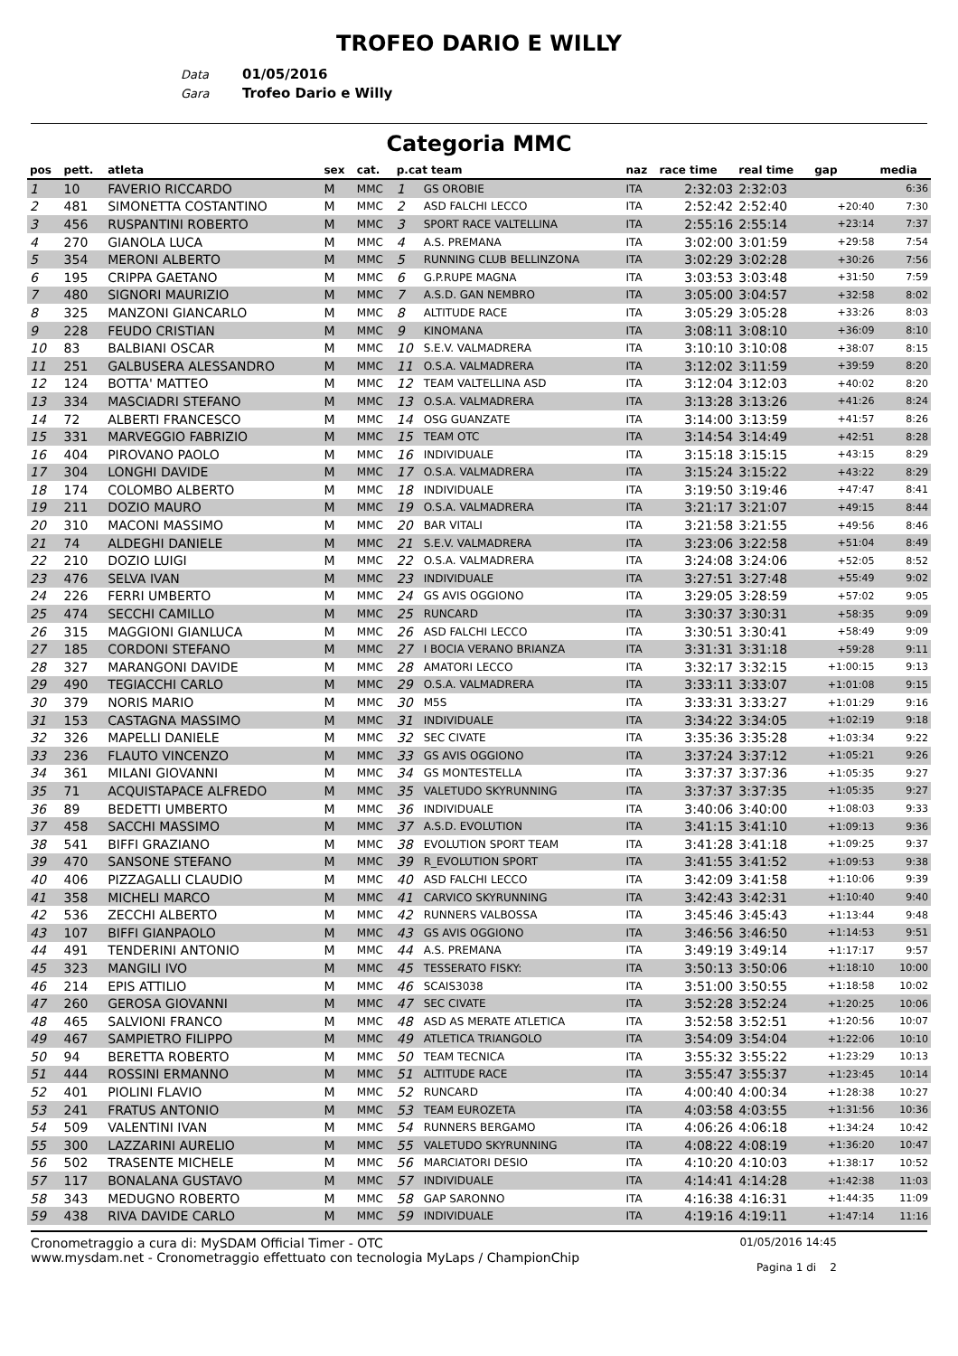TROFEO DARIO E WILLY
Data 01/05/2016
Gara Trofeo Dario e Willy
Categoria MMC
| pos | pett. | atleta | sex | cat. | p.cat team | | naz | race time | real time | gap | media |
| --- | --- | --- | --- | --- | --- | --- | --- | --- | --- | --- | --- |
| 1 | 10 | FAVERIO RICCARDO | M | MMC | 1 | GS OROBIE | ITA | 2:32:03 | 2:32:03 | | 6:36 |
| 2 | 481 | SIMONETTA COSTANTINO | M | MMC | 2 | ASD FALCHI LECCO | ITA | 2:52:42 | 2:52:40 | +20:40 | 7:30 |
| 3 | 456 | RUSPANTINI ROBERTO | M | MMC | 3 | SPORT RACE VALTELLINA | ITA | 2:55:16 | 2:55:14 | +23:14 | 7:37 |
| 4 | 270 | GIANOLA LUCA | M | MMC | 4 | A.S. PREMANA | ITA | 3:02:00 | 3:01:59 | +29:58 | 7:54 |
| 5 | 354 | MERONI ALBERTO | M | MMC | 5 | RUNNING CLUB BELLINZONA | ITA | 3:02:29 | 3:02:28 | +30:26 | 7:56 |
| 6 | 195 | CRIPPA GAETANO | M | MMC | 6 | G.P.RUPE MAGNA | ITA | 3:03:53 | 3:03:48 | +31:50 | 7:59 |
| 7 | 480 | SIGNORI MAURIZIO | M | MMC | 7 | A.S.D. GAN NEMBRO | ITA | 3:05:00 | 3:04:57 | +32:58 | 8:02 |
| 8 | 325 | MANZONI GIANCARLO | M | MMC | 8 | ALTITUDE RACE | ITA | 3:05:29 | 3:05:28 | +33:26 | 8:03 |
| 9 | 228 | FEUDO CRISTIAN | M | MMC | 9 | KINOMANA | ITA | 3:08:11 | 3:08:10 | +36:09 | 8:10 |
| 10 | 83 | BALBIANI OSCAR | M | MMC | 10 | S.E.V. VALMADRERA | ITA | 3:10:10 | 3:10:08 | +38:07 | 8:15 |
| 11 | 251 | GALBUSERA ALESSANDRO | M | MMC | 11 | O.S.A. VALMADRERA | ITA | 3:12:02 | 3:11:59 | +39:59 | 8:20 |
| 12 | 124 | BOTTA' MATTEO | M | MMC | 12 | TEAM VALTELLINA ASD | ITA | 3:12:04 | 3:12:03 | +40:02 | 8:20 |
| 13 | 334 | MASCIADRI STEFANO | M | MMC | 13 | O.S.A. VALMADRERA | ITA | 3:13:28 | 3:13:26 | +41:26 | 8:24 |
| 14 | 72 | ALBERTI FRANCESCO | M | MMC | 14 | OSG GUANZATE | ITA | 3:14:00 | 3:13:59 | +41:57 | 8:26 |
| 15 | 331 | MARVEGGIO FABRIZIO | M | MMC | 15 | TEAM OTC | ITA | 3:14:54 | 3:14:49 | +42:51 | 8:28 |
| 16 | 404 | PIROVANO PAOLO | M | MMC | 16 | INDIVIDUALE | ITA | 3:15:18 | 3:15:15 | +43:15 | 8:29 |
| 17 | 304 | LONGHI DAVIDE | M | MMC | 17 | O.S.A. VALMADRERA | ITA | 3:15:24 | 3:15:22 | +43:22 | 8:29 |
| 18 | 174 | COLOMBO ALBERTO | M | MMC | 18 | INDIVIDUALE | ITA | 3:19:50 | 3:19:46 | +47:47 | 8:41 |
| 19 | 211 | DOZIO MAURO | M | MMC | 19 | O.S.A. VALMADRERA | ITA | 3:21:17 | 3:21:07 | +49:15 | 8:44 |
| 20 | 310 | MACONI MASSIMO | M | MMC | 20 | BAR VITALI | ITA | 3:21:58 | 3:21:55 | +49:56 | 8:46 |
| 21 | 74 | ALDEGHI DANIELE | M | MMC | 21 | S.E.V. VALMADRERA | ITA | 3:23:06 | 3:22:58 | +51:04 | 8:49 |
| 22 | 210 | DOZIO LUIGI | M | MMC | 22 | O.S.A. VALMADRERA | ITA | 3:24:08 | 3:24:06 | +52:05 | 8:52 |
| 23 | 476 | SELVA IVAN | M | MMC | 23 | INDIVIDUALE | ITA | 3:27:51 | 3:27:48 | +55:49 | 9:02 |
| 24 | 226 | FERRI UMBERTO | M | MMC | 24 | GS AVIS OGGIONO | ITA | 3:29:05 | 3:28:59 | +57:02 | 9:05 |
| 25 | 474 | SECCHI CAMILLO | M | MMC | 25 | RUNCARD | ITA | 3:30:37 | 3:30:31 | +58:35 | 9:09 |
| 26 | 315 | MAGGIONI GIANLUCA | M | MMC | 26 | ASD FALCHI LECCO | ITA | 3:30:51 | 3:30:41 | +58:49 | 9:09 |
| 27 | 185 | CORDONI STEFANO | M | MMC | 27 | I BOCIA VERANO BRIANZA | ITA | 3:31:31 | 3:31:18 | +59:28 | 9:11 |
| 28 | 327 | MARANGONI DAVIDE | M | MMC | 28 | AMATORI LECCO | ITA | 3:32:17 | 3:32:15 | +1:00:15 | 9:13 |
| 29 | 490 | TEGIACCHI CARLO | M | MMC | 29 | O.S.A. VALMADRERA | ITA | 3:33:11 | 3:33:07 | +1:01:08 | 9:15 |
| 30 | 379 | NORIS MARIO | M | MMC | 30 | M5S | ITA | 3:33:31 | 3:33:27 | +1:01:29 | 9:16 |
| 31 | 153 | CASTAGNA MASSIMO | M | MMC | 31 | INDIVIDUALE | ITA | 3:34:22 | 3:34:05 | +1:02:19 | 9:18 |
| 32 | 326 | MAPELLI DANIELE | M | MMC | 32 | SEC CIVATE | ITA | 3:35:36 | 3:35:28 | +1:03:34 | 9:22 |
| 33 | 236 | FLAUTO VINCENZO | M | MMC | 33 | GS AVIS OGGIONO | ITA | 3:37:24 | 3:37:12 | +1:05:21 | 9:26 |
| 34 | 361 | MILANI GIOVANNI | M | MMC | 34 | GS MONTESTELLA | ITA | 3:37:37 | 3:37:36 | +1:05:35 | 9:27 |
| 35 | 71 | ACQUISTAPACE ALFREDO | M | MMC | 35 | VALETUDO SKYRUNNING | ITA | 3:37:37 | 3:37:35 | +1:05:35 | 9:27 |
| 36 | 89 | BEDETTI UMBERTO | M | MMC | 36 | INDIVIDUALE | ITA | 3:40:06 | 3:40:00 | +1:08:03 | 9:33 |
| 37 | 458 | SACCHI MASSIMO | M | MMC | 37 | A.S.D. EVOLUTION | ITA | 3:41:15 | 3:41:10 | +1:09:13 | 9:36 |
| 38 | 541 | BIFFI GRAZIANO | M | MMC | 38 | EVOLUTION SPORT TEAM | ITA | 3:41:28 | 3:41:18 | +1:09:25 | 9:37 |
| 39 | 470 | SANSONE STEFANO | M | MMC | 39 | R_EVOLUTION SPORT | ITA | 3:41:55 | 3:41:52 | +1:09:53 | 9:38 |
| 40 | 406 | PIZZAGALLI CLAUDIO | M | MMC | 40 | ASD FALCHI LECCO | ITA | 3:42:09 | 3:41:58 | +1:10:06 | 9:39 |
| 41 | 358 | MICHELI MARCO | M | MMC | 41 | CARVICO SKYRUNNING | ITA | 3:42:43 | 3:42:31 | +1:10:40 | 9:40 |
| 42 | 536 | ZECCHI ALBERTO | M | MMC | 42 | RUNNERS VALBOSSA | ITA | 3:45:46 | 3:45:43 | +1:13:44 | 9:48 |
| 43 | 107 | BIFFI GIANPAOLO | M | MMC | 43 | GS AVIS OGGIONO | ITA | 3:46:56 | 3:46:50 | +1:14:53 | 9:51 |
| 44 | 491 | TENDERINI ANTONIO | M | MMC | 44 | A.S. PREMANA | ITA | 3:49:19 | 3:49:14 | +1:17:17 | 9:57 |
| 45 | 323 | MANGILI IVO | M | MMC | 45 | TESSERATO FISKY: | ITA | 3:50:13 | 3:50:06 | +1:18:10 | 10:00 |
| 46 | 214 | EPIS ATTILIO | M | MMC | 46 | SCAIS3038 | ITA | 3:51:00 | 3:50:55 | +1:18:58 | 10:02 |
| 47 | 260 | GEROSA GIOVANNI | M | MMC | 47 | SEC CIVATE | ITA | 3:52:28 | 3:52:24 | +1:20:25 | 10:06 |
| 48 | 465 | SALVIONI FRANCO | M | MMC | 48 | ASD AS MERATE ATLETICA | ITA | 3:52:58 | 3:52:51 | +1:20:56 | 10:07 |
| 49 | 467 | SAMPIETRO FILIPPO | M | MMC | 49 | ATLETICA TRIANGOLO | ITA | 3:54:09 | 3:54:04 | +1:22:06 | 10:10 |
| 50 | 94 | BERETTA ROBERTO | M | MMC | 50 | TEAM TECNICA | ITA | 3:55:32 | 3:55:22 | +1:23:29 | 10:13 |
| 51 | 444 | ROSSINI ERMANNO | M | MMC | 51 | ALTITUDE RACE | ITA | 3:55:47 | 3:55:37 | +1:23:45 | 10:14 |
| 52 | 401 | PIOLINI FLAVIO | M | MMC | 52 | RUNCARD | ITA | 4:00:40 | 4:00:34 | +1:28:38 | 10:27 |
| 53 | 241 | FRATUS ANTONIO | M | MMC | 53 | TEAM EUROZETA | ITA | 4:03:58 | 4:03:55 | +1:31:56 | 10:36 |
| 54 | 509 | VALENTINI IVAN | M | MMC | 54 | RUNNERS BERGAMO | ITA | 4:06:26 | 4:06:18 | +1:34:24 | 10:42 |
| 55 | 300 | LAZZARINI AURELIO | M | MMC | 55 | VALETUDO SKYRUNNING | ITA | 4:08:22 | 4:08:19 | +1:36:20 | 10:47 |
| 56 | 502 | TRASENTE MICHELE | M | MMC | 56 | MARCIATORI DESIO | ITA | 4:10:20 | 4:10:03 | +1:38:17 | 10:52 |
| 57 | 117 | BONALANA GUSTAVO | M | MMC | 57 | INDIVIDUALE | ITA | 4:14:41 | 4:14:28 | +1:42:38 | 11:03 |
| 58 | 343 | MEDUGNO ROBERTO | M | MMC | 58 | GAP SARONNO | ITA | 4:16:38 | 4:16:31 | +1:44:35 | 11:09 |
| 59 | 438 | RIVA DAVIDE CARLO | M | MMC | 59 | INDIVIDUALE | ITA | 4:19:16 | 4:19:11 | +1:47:14 | 11:16 |
Cronometraggio a cura di: MySDAM Official Timer - OTC
www.mysdam.net - Cronometraggio effettuato con tecnologia MyLaps / ChampionChip
01/05/2016 14:45
Pagina 1 di 2